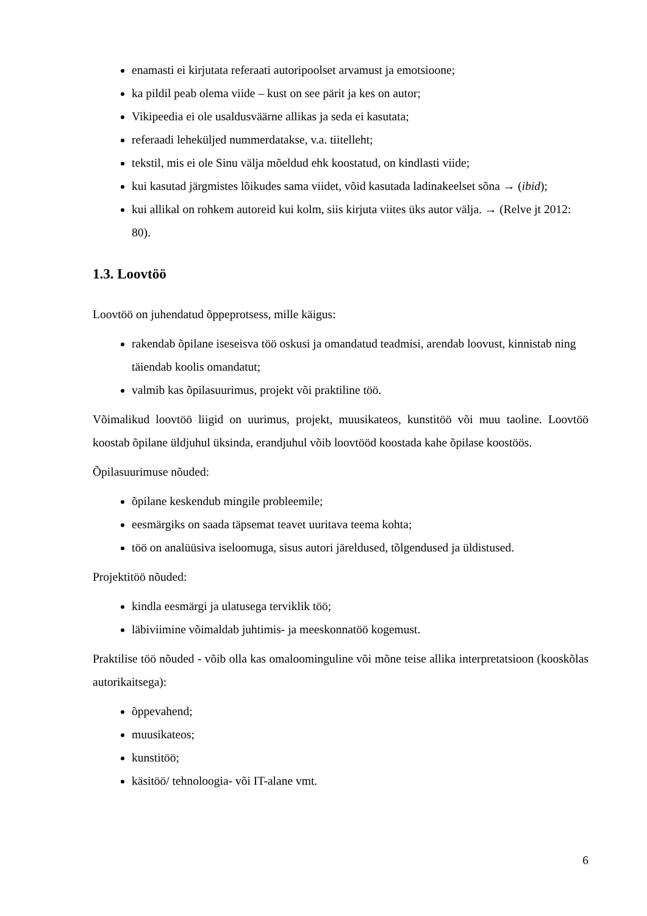enamasti ei kirjutata referaati autoripoolset arvamust ja emotsioone;
ka pildil peab olema viide – kust on see pärit ja kes on autor;
Vikipeedia ei ole usaldusväärne allikas ja seda ei kasutata;
referaadi leheküljed nummerdatakse, v.a. tiitelleht;
tekstil, mis ei ole Sinu välja mõeldud ehk koostatud, on kindlasti viide;
kui kasutad järgmistes lõikudes sama viidet, võid kasutada ladinakeelset sõna → (ibid);
kui allikal on rohkem autoreid kui kolm, siis kirjuta viites üks autor välja. → (Relve jt 2012: 80).
1.3. Loovtöö
Loovtöö on juhendatud õppeprotsess, mille käigus:
rakendab õpilane iseseisva töö oskusi ja omandatud teadmisi, arendab loovust, kinnistab ning täiendab koolis omandatut;
valmib kas õpilasuurimus, projekt või praktiline töö.
Võimalikud loovtöö liigid on uurimus, projekt, muusikateos, kunstitöö või muu taoline. Loovtöö koostab õpilane üldjuhul üksinda, erandjuhul võib loovtööd koostada kahe õpilase koostöös.
Õpilasuurimuse nõuded:
õpilane keskendub mingile probleemile;
eesmärgiks on saada täpsemat teavet uuritava teema kohta;
töö on analüüsiva iseloomuga, sisus autori järeldused, tõlgendused ja üldistused.
Projektitöö nõuded:
kindla eesmärgi ja ulatusega terviklik töö;
läbiviimine võimaldab juhtimis- ja meeskonnatöö kogemust.
Praktilise töö nõuded - võib olla kas omaloominguline või mõne teise allika interpretatsioon (kooskõlas autorikaitsega):
õppevahend;
muusikateos;
kunstitöö;
käsitöö/ tehnoloogia- või IT-alane vmt.
6